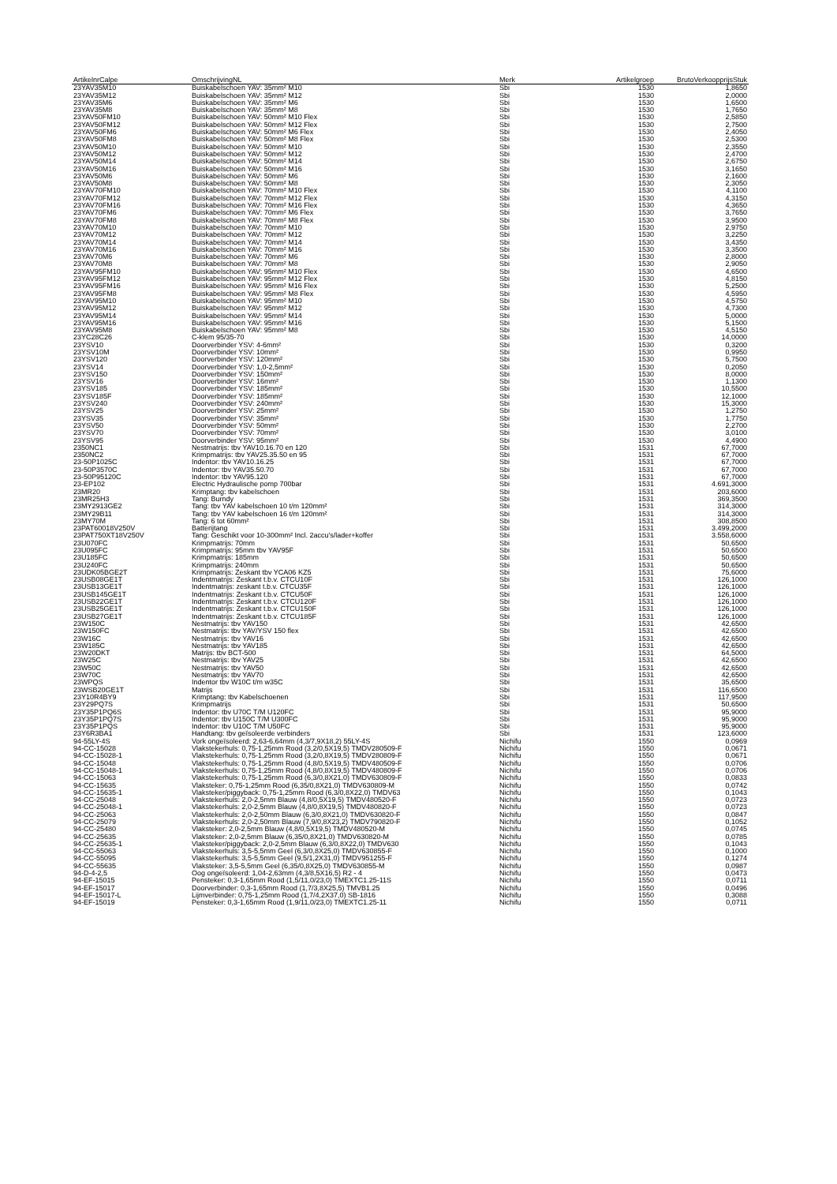| ArtikelnrCalpe | OmschrijvingNL | Merk | Artikelgroep | BrutoVerkoopprijsStuk |
| --- | --- | --- | --- | --- |
| 23YAV35M10 | Buiskabelschoen YAV: 35mm² M10 | Sbi | 1530 | 1,8650 |
| 23YAV35M12 | Buiskabelschoen YAV: 35mm² M12 | Sbi | 1530 | 2,0000 |
| 23YAV35M6 | Buiskabelschoen YAV: 35mm² M6 | Sbi | 1530 | 1,6500 |
| 23YAV35M8 | Buiskabelschoen YAV: 35mm² M8 | Sbi | 1530 | 1,7650 |
| 23YAV50FM10 | Buiskabelschoen YAV: 50mm² M10 Flex | Sbi | 1530 | 2,5850 |
| 23YAV50FM12 | Buiskabelschoen YAV: 50mm² M12 Flex | Sbi | 1530 | 2,7500 |
| 23YAV50FM6 | Buiskabelschoen YAV: 50mm² M6 Flex | Sbi | 1530 | 2,4050 |
| 23YAV50FM8 | Buiskabelschoen YAV: 50mm² M8 Flex | Sbi | 1530 | 2,5300 |
| 23YAV50M10 | Buiskabelschoen YAV: 50mm² M10 | Sbi | 1530 | 2,3550 |
| 23YAV50M12 | Buiskabelschoen YAV: 50mm² M12 | Sbi | 1530 | 2,4700 |
| 23YAV50M14 | Buiskabelschoen YAV: 50mm² M14 | Sbi | 1530 | 2,6750 |
| 23YAV50M16 | Buiskabelschoen YAV: 50mm² M16 | Sbi | 1530 | 3,1650 |
| 23YAV50M6 | Buiskabelschoen YAV: 50mm² M6 | Sbi | 1530 | 2,1600 |
| 23YAV50M8 | Buiskabelschoen YAV: 50mm² M8 | Sbi | 1530 | 2,3050 |
| 23YAV70FM10 | Buiskabelschoen YAV: 70mm² M10 Flex | Sbi | 1530 | 4,1100 |
| 23YAV70FM12 | Buiskabelschoen YAV: 70mm² M12 Flex | Sbi | 1530 | 4,3150 |
| 23YAV70FM16 | Buiskabelschoen YAV: 70mm² M16 Flex | Sbi | 1530 | 4,3650 |
| 23YAV70FM6 | Buiskabelschoen YAV: 70mm² M6 Flex | Sbi | 1530 | 3,7650 |
| 23YAV70FM8 | Buiskabelschoen YAV: 70mm² M8 Flex | Sbi | 1530 | 3,9500 |
| 23YAV70M10 | Buiskabelschoen YAV: 70mm² M10 | Sbi | 1530 | 2,9750 |
| 23YAV70M12 | Buiskabelschoen YAV: 70mm² M12 | Sbi | 1530 | 3,2250 |
| 23YAV70M14 | Buiskabelschoen YAV: 70mm² M14 | Sbi | 1530 | 3,4350 |
| 23YAV70M16 | Buiskabelschoen YAV: 70mm² M16 | Sbi | 1530 | 3,3500 |
| 23YAV70M6 | Buiskabelschoen YAV: 70mm² M6 | Sbi | 1530 | 2,8000 |
| 23YAV70M8 | Buiskabelschoen YAV: 70mm² M8 | Sbi | 1530 | 2,9050 |
| 23YAV95FM10 | Buiskabelschoen YAV: 95mm² M10 Flex | Sbi | 1530 | 4,6500 |
| 23YAV95FM12 | Buiskabelschoen YAV: 95mm² M12 Flex | Sbi | 1530 | 4,8150 |
| 23YAV95FM16 | Buiskabelschoen YAV: 95mm² M16 Flex | Sbi | 1530 | 5,2500 |
| 23YAV95FM8 | Buiskabelschoen YAV: 95mm² M8 Flex | Sbi | 1530 | 4,5950 |
| 23YAV95M10 | Buiskabelschoen YAV: 95mm² M10 | Sbi | 1530 | 4,5750 |
| 23YAV95M12 | Buiskabelschoen YAV: 95mm² M12 | Sbi | 1530 | 4,7300 |
| 23YAV95M14 | Buiskabelschoen YAV: 95mm² M14 | Sbi | 1530 | 5,0000 |
| 23YAV95M16 | Buiskabelschoen YAV: 95mm² M16 | Sbi | 1530 | 5,1500 |
| 23YAV95M8 | Buiskabelschoen YAV: 95mm² M8 | Sbi | 1530 | 4,5150 |
| 23YC28C26 | C-klem 95/35-70 | Sbi | 1530 | 14,0000 |
| 23YSV10 | Doorverbinder YSV: 4-6mm² | Sbi | 1530 | 0,3200 |
| 23YSV10M | Doorverbinder YSV: 10mm² | Sbi | 1530 | 0,9950 |
| 23YSV120 | Doorverbinder YSV: 120mm² | Sbi | 1530 | 5,7500 |
| 23YSV14 | Doorverbinder YSV: 1,0-2,5mm² | Sbi | 1530 | 0,2050 |
| 23YSV150 | Doorverbinder YSV: 150mm² | Sbi | 1530 | 8,0000 |
| 23YSV16 | Doorverbinder YSV: 16mm² | Sbi | 1530 | 1,1300 |
| 23YSV185 | Doorverbinder YSV: 185mm² | Sbi | 1530 | 10,5500 |
| 23YSV185F | Doorverbinder YSV: 185mm² | Sbi | 1530 | 12,1000 |
| 23YSV240 | Doorverbinder YSV: 240mm² | Sbi | 1530 | 15,3000 |
| 23YSV25 | Doorverbinder YSV: 25mm² | Sbi | 1530 | 1,2750 |
| 23YSV35 | Doorverbinder YSV: 35mm² | Sbi | 1530 | 1,7750 |
| 23YSV50 | Doorverbinder YSV: 50mm² | Sbi | 1530 | 2,2700 |
| 23YSV70 | Doorverbinder YSV: 70mm² | Sbi | 1530 | 3,0100 |
| 23YSV95 | Doorverbinder YSV: 95mm² | Sbi | 1530 | 4,4900 |
| 2350NC1 | Nestmatrijs: tbv YAV10.16.70 en 120 | Sbi | 1531 | 67,7000 |
| 2350NC2 | Krimpmatrijs: tbv YAV25.35.50 en 95 | Sbi | 1531 | 67,7000 |
| 23-50P1025C | Indentor: tbv YAV10.16.25 | Sbi | 1531 | 67,7000 |
| 23-50P3570C | Indentor: tbv YAV35.50.70 | Sbi | 1531 | 67,7000 |
| 23-50P95120C | Indentor: tbv YAV95.120 | Sbi | 1531 | 67,7000 |
| 23-EP102 | Electric Hydraulische pomp 700bar | Sbi | 1531 | 4.691,3000 |
| 23MR20 | Krimptang: tbv kabelschoen | Sbi | 1531 | 203,6000 |
| 23MR25H3 | Tang: Burndy | Sbi | 1531 | 369,3500 |
| 23MY2913GE2 | Tang: tbv YAV kabelschoen 10 t/m 120mm² | Sbi | 1531 | 314,3000 |
| 23MY29B11 | Tang: tbv YAV kabelschoen 16 t/m 120mm² | Sbi | 1531 | 314,3000 |
| 23MY70M | Tang: 6 tot 60mm² | Sbi | 1531 | 308,8500 |
| 23PAT60018V250V | Batterijtang | Sbi | 1531 | 3.499,2000 |
| 23PAT750XT18V250V | Tang: Geschikt voor 10-300mm² Incl. 2accu's/lader+koffer | Sbi | 1531 | 3.558,6000 |
| 23U070FC | Krimpmatrijs: 70mm | Sbi | 1531 | 50,6500 |
| 23U095FC | Krimpmatrijs: 95mm tbv YAV95F | Sbi | 1531 | 50,6500 |
| 23U185FC | Krimpmatrijs: 185mm | Sbi | 1531 | 50,6500 |
| 23U240FC | Krimpmatrijs: 240mm | Sbi | 1531 | 50,6500 |
| 23UDK05BGE2T | Krimpmatrijs: Zeskant tbv YCA06 KZ5 | Sbi | 1531 | 75,6000 |
| 23USB08GE1T | Indentmatrijs: Zeskant t.b.v. CTCU10F | Sbi | 1531 | 126,1000 |
| 23USB13GE1T | Indentmatrijs: zeskant t.b.v. CTCU35F | Sbi | 1531 | 126,1000 |
| 23USB145GE1T | Indentmatrijs: Zeskant t.b.v. CTCU50F | Sbi | 1531 | 126,1000 |
| 23USB22GE1T | Indentmatrijs: Zeskant t.b.v. CTCU120F | Sbi | 1531 | 126,1000 |
| 23USB25GE1T | Indentmatrijs: Zeskant t.b.v. CTCU150F | Sbi | 1531 | 126,1000 |
| 23USB27GE1T | Indentmatrijs: Zeskant t.b.v. CTCU185F | Sbi | 1531 | 126,1000 |
| 23W150C | Nestmatrijs: tbv YAV150 | Sbi | 1531 | 42,6500 |
| 23W150FC | Nestmatrijs: tbv YAV/YSV 150 flex | Sbi | 1531 | 42,6500 |
| 23W16C | Nestmatrijs: tbv YAV16 | Sbi | 1531 | 42,6500 |
| 23W185C | Nestmatrijs: tbv YAV185 | Sbi | 1531 | 42,6500 |
| 23W20DKT | Matrijs: tbv BCT-500 | Sbi | 1531 | 64,5000 |
| 23W25C | Nestmatrijs: tbv YAV25 | Sbi | 1531 | 42,6500 |
| 23W50C | Nestmatrijs: tbv YAV50 | Sbi | 1531 | 42,6500 |
| 23W70C | Nestmatrijs: tbv YAV70 | Sbi | 1531 | 42,6500 |
| 23WPQS | Indentor tbv W10C t/m w35C | Sbi | 1531 | 35,6500 |
| 23WSB20GE1T | Matrijs | Sbi | 1531 | 116,6500 |
| 23Y10R4BY9 | Krimptang: tbv Kabelschoenen | Sbi | 1531 | 117,9500 |
| 23Y29PQ7S | Krimpmatrijs | Sbi | 1531 | 50,6500 |
| 23Y35P1PQ6S | Indentor: tbv U70C T/M U120FC | Sbi | 1531 | 95,9000 |
| 23Y35P1PQ7S | Indentor: tbv U150C T/M U300FC | Sbi | 1531 | 95,9000 |
| 23Y35P1PQS | Indentor: tbv U10C T/M U50FC | Sbi | 1531 | 95,9000 |
| 23Y6R3BA1 | Handtang: tbv geïsoleerde verbinders | Sbi | 1531 | 123,6000 |
| 94-55LY-4S | Vork ongeïsoleerd: 2,63-6,64mm (4,3/7,9X18,2) 55LY-4S | Nichifu | 1550 | 0,0969 |
| 94-CC-15028 | Vlaksteker­huls: 0,75-1,25mm Rood (3,2/0,5X19,5) TMDV280509-F | Nichifu | 1550 | 0,0671 |
| 94-CC-15028-1 | Vlaksteker­huls: 0,75-1,25mm Rood (3,2/0,8X19,5) TMDV280809-F | Nichifu | 1550 | 0,0671 |
| 94-CC-15048 | Vlaksteker­huls: 0,75-1,25mm Rood (4,8/0,5X19,5) TMDV480509-F | Nichifu | 1550 | 0,0706 |
| 94-CC-15048-1 | Vlaksteker­huls: 0,75-1,25mm Rood (4,8/0,8X19,5) TMDV480809-F | Nichifu | 1550 | 0,0706 |
| 94-CC-15063 | Vlaksteker­huls: 0,75-1,25mm Rood (6,3/0,8X21,0) TMDV630809-F | Nichifu | 1550 | 0,0833 |
| 94-CC-15635 | Vlaksteker: 0,75-1,25mm Rood (6,35/0,8X21,0) TMDV630809-M | Nichifu | 1550 | 0,0742 |
| 94-CC-15635-1 | Vlaksteker/piggyback: 0,75-1,25mm Rood (6,3/0,8X22,0) TMDV63 | Nichifu | 1550 | 0,1043 |
| 94-CC-25048 | Vlaksteker­huls: 2,0-2,5mm Blauw (4,8/0,5X19,5) TMDV480520-F | Nichifu | 1550 | 0,0723 |
| 94-CC-25048-1 | Vlaksteker­huls: 2,0-2,5mm Blauw (4,8/0,8X19,5) TMDV480820-F | Nichifu | 1550 | 0,0723 |
| 94-CC-25063 | Vlaksteker­huls: 2,0-2,50mm Blauw (6,3/0,8X21,0) TMDV630820-F | Nichifu | 1550 | 0,0847 |
| 94-CC-25079 | Vlaksteker­huls: 2,0-2,50mm Blauw (7,9/0,8X23,2) TMDV790820-F | Nichifu | 1550 | 0,1052 |
| 94-CC-25480 | Vlaksteker: 2,0-2,5mm Blauw (4,8/0,5X19,5) TMDV480520-M | Nichifu | 1550 | 0,0745 |
| 94-CC-25635 | Vlaksteker: 2,0-2,5mm Blauw (6,35/0,8X21,0) TMDV630820-M | Nichifu | 1550 | 0,0785 |
| 94-CC-25635-1 | Vlaksteker/piggyback: 2,0-2,5mm Blauw (6,3/0,8X22,0) TMDV630 | Nichifu | 1550 | 0,1043 |
| 94-CC-55063 | Vlaksteker­huls: 3,5-5,5mm Geel (6,3/0,8X25,0) TMDV630855-F | Nichifu | 1550 | 0,1000 |
| 94-CC-55095 | Vlaksteker­huls: 3,5-5,5mm Geel (9,5/1,2X31,0) TMDV951255-F | Nichifu | 1550 | 0,1274 |
| 94-CC-55635 | Vlaksteker: 3,5-5,5mm Geel (6,35/0,8X25,0) TMDV630855-M | Nichifu | 1550 | 0,0987 |
| 94-D-4-2,5 | Oog ongeïsoleerd: 1,04-2,63mm (4,3/8,5X16,5) R2 - 4 | Nichifu | 1550 | 0,0473 |
| 94-EF-15015 | Pensteker: 0,3-1,65mm Rood (1,5/11,0/23,0) TMEXTC1.25-11S | Nichifu | 1550 | 0,0711 |
| 94-EF-15017 | Doorverbinder: 0,3-1,65mm Rood (1,7/3,8X25,5) TMVB1.25 | Nichifu | 1550 | 0,0496 |
| 94-EF-15017-L | Lijmverbinder: 0,75-1,25mm Rood (1,7/4,2X37,0) SB-1816 | Nichifu | 1550 | 0,3088 |
| 94-EF-15019 | Pensteker: 0,3-1,65mm Rood (1,9/11,0/23,0) TMEXTC1.25-11 | Nichifu | 1550 | 0,0711 |